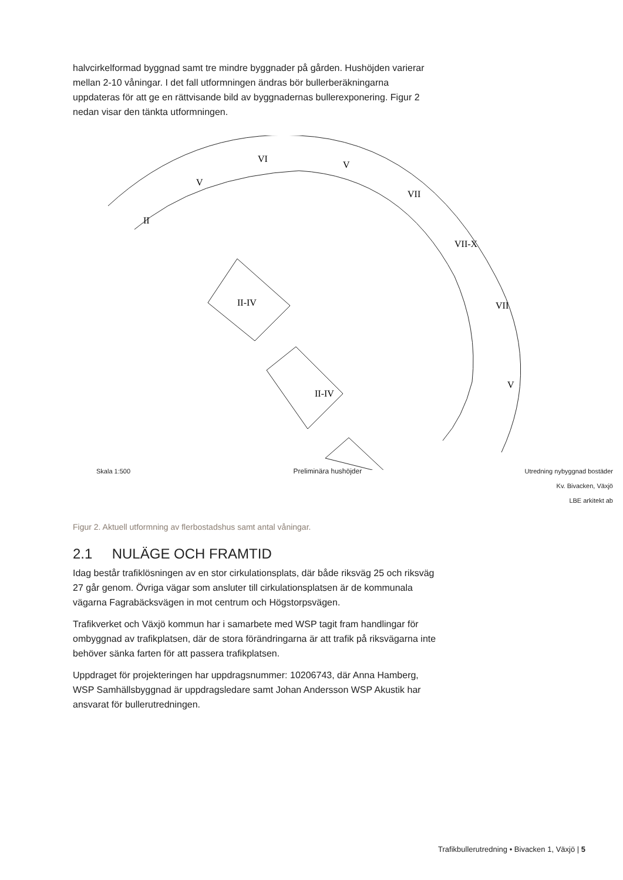halvcirkelformad byggnad samt tre mindre byggnader på gården. Hushöjden varierar mellan 2-10 våningar. I det fall utformningen ändras bör bullerberäkningarna uppdateras för att ge en rättvisande bild av byggnadernas bullerexponering. Figur 2 nedan visar den tänkta utformningen.
II
V
VI
V
VII
VII-X
VII
V
.
II-IV
II-IV
Skala 1:500 Preliminära hushöjder Utredning nybyggnad bostäder
Kv. Bivacken, Växjö
LBE arkitekt ab
Figur 2. Aktuell utformning av flerbostadshus samt antal våningar.
2.1 NULÄGE OCH FRAMTID
Idag består trafiklösningen av en stor cirkulationsplats, där både riksväg 25 och riksväg 27 går genom. Övriga vägar som ansluter till cirkulationsplatsen är de kommunala vägarna Fagrabäcksvägen in mot centrum och Högstorpsvägen.
Trafikverket och Växjö kommun har i samarbete med WSP tagit fram handlingar för ombyggnad av trafikplatsen, där de stora förändringarna är att trafik på riksvägarna inte behöver sänka farten för att passera trafikplatsen.
Uppdraget för projekteringen har uppdragsnummer: 10206743, där Anna Hamberg, WSP Samhällsbyggnad är uppdragsledare samt Johan Andersson WSP Akustik har ansvarat för bullerutredningen.
Trafikbullerutredning • Bivacken 1, Växjö | 5